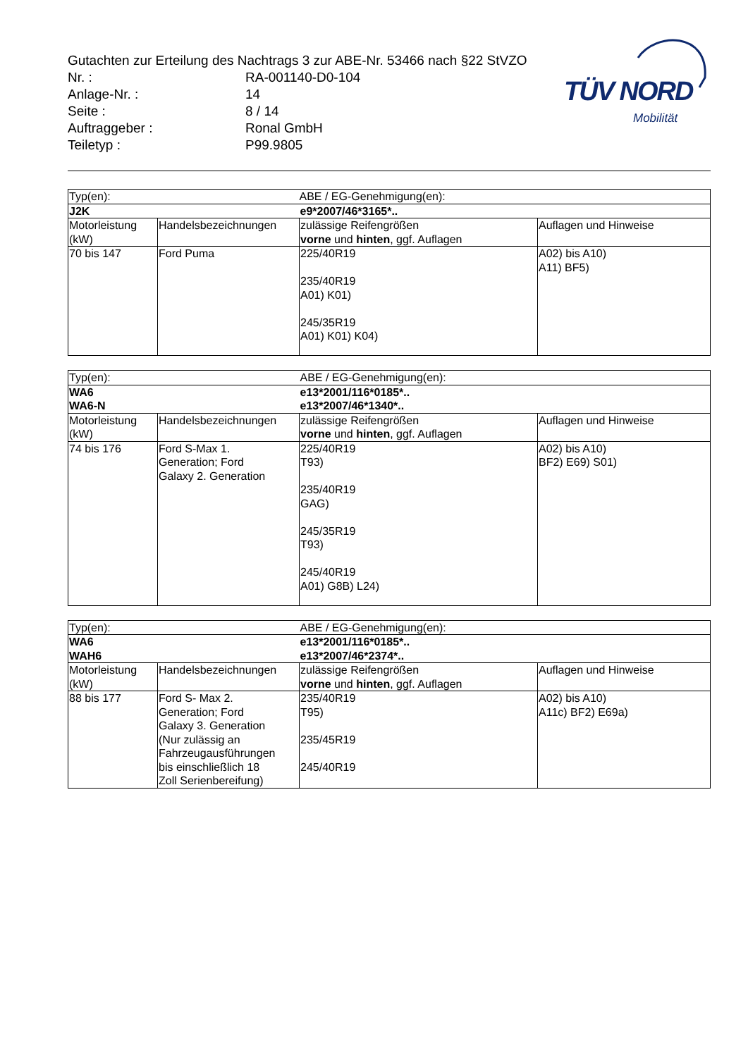Gutachten zur Erteilung des Nachtrags 3 zur ABE-Nr. 53466 nach §22 StVZO
| Nr. : | RA-001140-D0-104 |
| Anlage-Nr. : | 14 |
| Seite : | 8 / 14 |
| Auftraggeber : | Ronal GmbH |
| Teiletyp : | P99.9805 |
TÜV NORD
Mobilität
| Typ(en): | | ABE / EG-Genehmigung(en): | |
| J2K | | e9*2007/46*3165*.. | |
| Motorleistung (kW) | Handelsbezeichnungen | zulässige Reifengrößen vorne und hinten , ggf. Auflagen | Auflagen und Hinweise |
| 70 bis 147 | Ford Puma | 225/40R19 235/40R19 A01) K01) 245/35R19 A01) K01) K04) | A02) bis A10) A11) BF5) |
| Typ(en): | | ABE / EG-Genehmigung(en): | |
| WA6 WA6-N | | e13*2001/116*0185*.. e13*2007/46*1340*.. | |
| Motorleistung (kW) | Handelsbezeichnungen | zulässige Reifengrößen vorne und hinten , ggf. Auflagen | Auflagen und Hinweise |
| 74 bis 176 | Ford S-Max 1. Generation; Ford Galaxy 2. Generation | 225/40R19 T93) 235/40R19 GAG) 245/35R19 T93) 245/40R19 A01) G8B) L24) | A02) bis A10) BF2) E69) S01) |
| Typ(en): | | ABE / EG-Genehmigung(en): | |
| WA6 WAH6 | | e13*2001/116*0185*.. e13*2007/46*2374*.. | |
| Motorleistung (kW) | Handelsbezeichnungen | zulässige Reifengrößen vorne und hinten , ggf. Auflagen | Auflagen und Hinweise |
| 88 bis 177 | Ford S- Max 2. Generation; Ford Galaxy 3. Generation (Nur zulässig an Fahrzeugausführungen bis einschließlich 18 Zoll Serienbereifung) | 235/40R19 T95) 235/45R19 245/40R19 | A02) bis A10) A11c) BF2) E69a) |